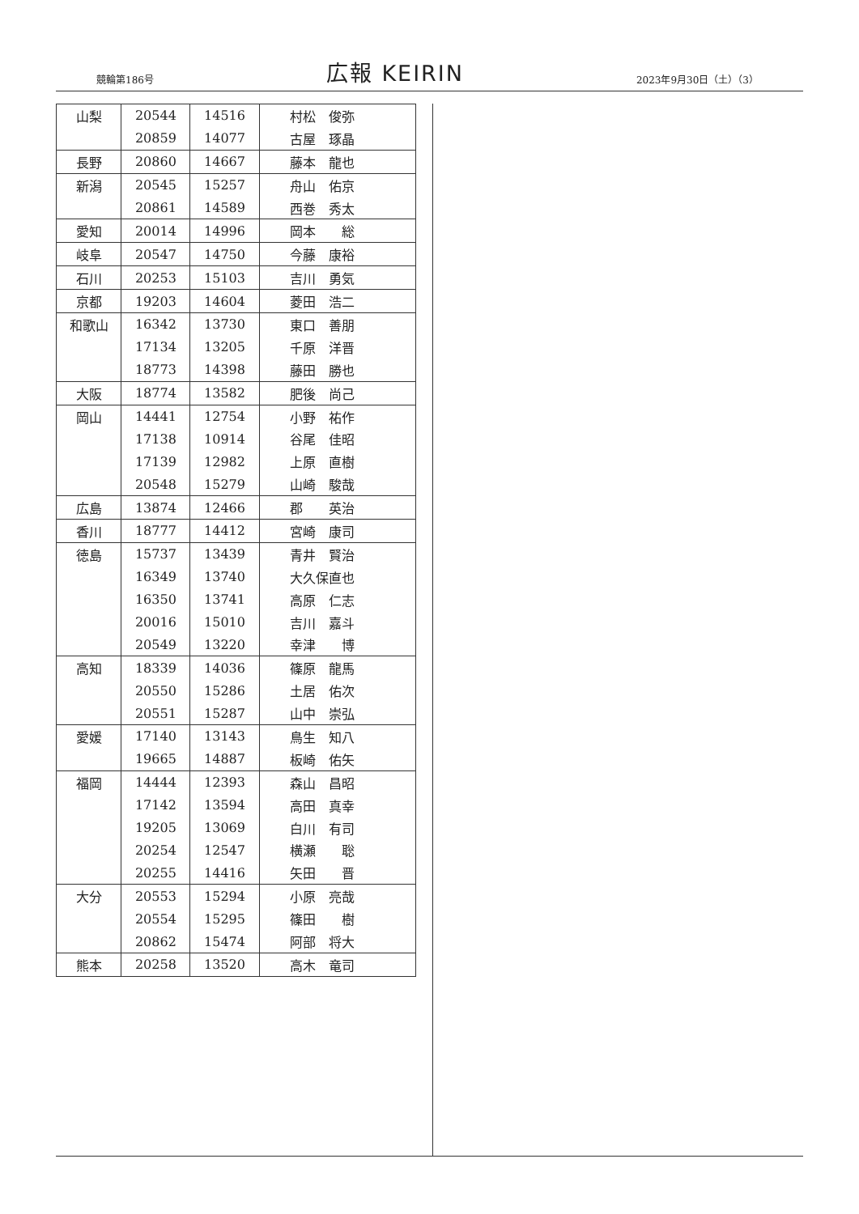競輪第186号
広報 KEIRIN
2023年9月30日（土）（3）
| 山梨 | 20544 | 14516 | 村松 俊弥 |
| | 20859 | 14077 | 古屋 琢晶 |
| 長野 | 20860 | 14667 | 藤本 龍也 |
| 新潟 | 20545 | 15257 | 舟山 佑京 |
| | 20861 | 14589 | 西巻 秀太 |
| 愛知 | 20014 | 14996 | 岡本 総 |
| 岐阜 | 20547 | 14750 | 今藤 康裕 |
| 石川 | 20253 | 15103 | 吉川 勇気 |
| 京都 | 19203 | 14604 | 菱田 浩二 |
| 和歌山 | 16342 | 13730 | 東口 善朋 |
| | 17134 | 13205 | 千原 洋晋 |
| | 18773 | 14398 | 藤田 勝也 |
| 大阪 | 18774 | 13582 | 肥後 尚己 |
| 岡山 | 14441 | 12754 | 小野 祐作 |
| | 17138 | 10914 | 谷尾 佳昭 |
| | 17139 | 12982 | 上原 直樹 |
| | 20548 | 15279 | 山崎 駿哉 |
| 広島 | 13874 | 12466 | 郡 英治 |
| 香川 | 18777 | 14412 | 宮崎 康司 |
| 徳島 | 15737 | 13439 | 青井 賢治 |
| | 16349 | 13740 | 大久保直也 |
| | 16350 | 13741 | 高原 仁志 |
| | 20016 | 15010 | 吉川 嘉斗 |
| | 20549 | 13220 | 幸津 博 |
| 高知 | 18339 | 14036 | 篠原 龍馬 |
| | 20550 | 15286 | 土居 佑次 |
| | 20551 | 15287 | 山中 崇弘 |
| 愛媛 | 17140 | 13143 | 鳥生 知八 |
| | 19665 | 14887 | 板崎 佑矢 |
| 福岡 | 14444 | 12393 | 森山 昌昭 |
| | 17142 | 13594 | 高田 真幸 |
| | 19205 | 13069 | 白川 有司 |
| | 20254 | 12547 | 横瀬 聡 |
| | 20255 | 14416 | 矢田 晋 |
| 大分 | 20553 | 15294 | 小原 亮哉 |
| | 20554 | 15295 | 篠田 樹 |
| | 20862 | 15474 | 阿部 将大 |
| 熊本 | 20258 | 13520 | 高木 竜司 |